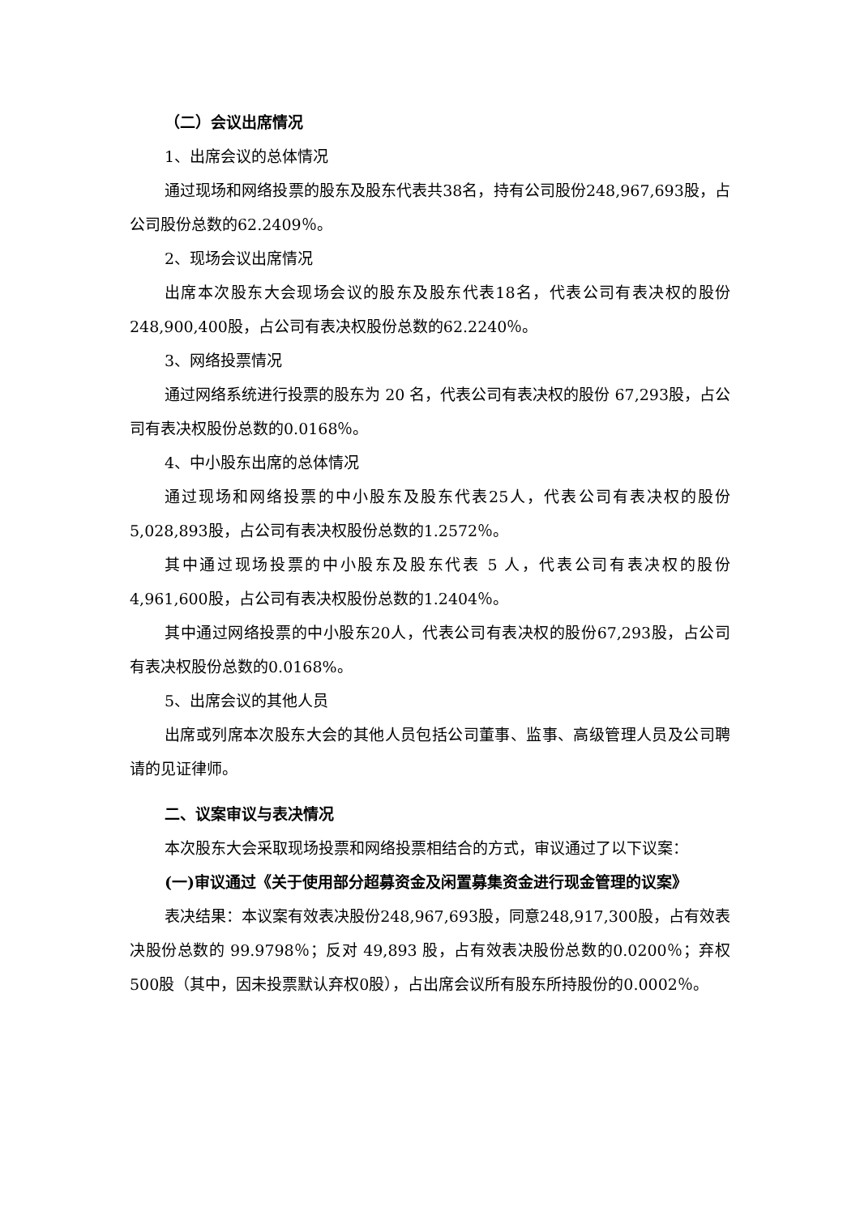（二）会议出席情况
1、出席会议的总体情况
通过现场和网络投票的股东及股东代表共38名，持有公司股份248,967,693股，占公司股份总数的62.2409％。
2、现场会议出席情况
出席本次股东大会现场会议的股东及股东代表18名，代表公司有表决权的股份248,900,400股，占公司有表决权股份总数的62.2240％。
3、网络投票情况
通过网络系统进行投票的股东为 20 名，代表公司有表决权的股份 67,293股，占公司有表决权股份总数的0.0168％。
4、中小股东出席的总体情况
通过现场和网络投票的中小股东及股东代表25人，代表公司有表决权的股份5,028,893股，占公司有表决权股份总数的1.2572％。
其中通过现场投票的中小股东及股东代表 5 人，代表公司有表决权的股份4,961,600股，占公司有表决权股份总数的1.2404％。
其中通过网络投票的中小股东20人，代表公司有表决权的股份67,293股，占公司有表决权股份总数的0.0168%。
5、出席会议的其他人员
出席或列席本次股东大会的其他人员包括公司董事、监事、高级管理人员及公司聘请的见证律师。
二、议案审议与表决情况
本次股东大会采取现场投票和网络投票相结合的方式，审议通过了以下议案：
(一)审议通过《关于使用部分超募资金及闲置募集资金进行现金管理的议案》
表决结果：本议案有效表决股份248,967,693股，同意248,917,300股，占有效表决股份总数的 99.9798％；反对 49,893 股，占有效表决股份总数的0.0200％；弃权500股（其中，因未投票默认弃权0股），占出席会议所有股东所持股份的0.0002％。